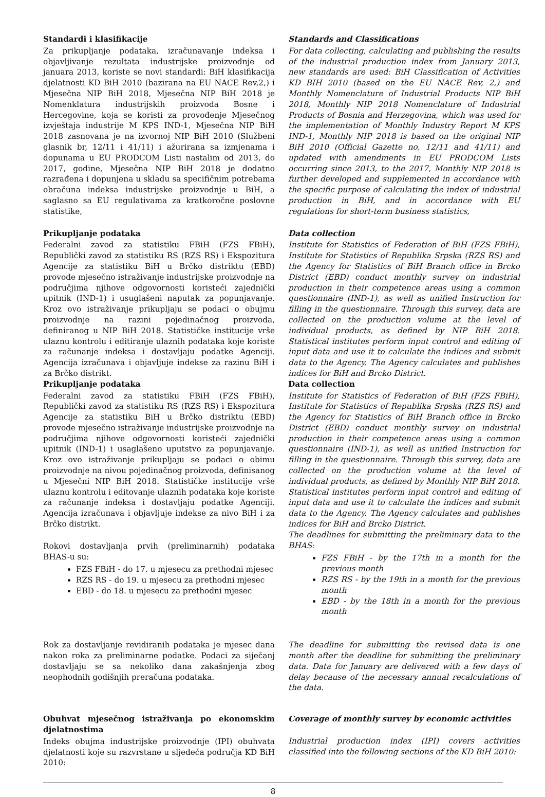Standardi i klasifikacije
Za prikupljanje podataka, izračunavanje indeksa i objavljivanje rezultata industrijske proizvodnje od januara 2013, koriste se novi standardi: BiH klasifikacija djelatnosti KD BiH 2010 (bazirana na EU NACE Rev,2,) i Mjesečna NIP BiH 2018, Mjesečna NIP BiH 2018 je Nomenklatura industrijskih proizvoda Bosne i Hercegovine, koja se koristi za provođenje Mjesečnog izvještaja industrije M KPS IND-1, Mjesečna NIP BiH 2018 zasnovana je na izvornoj NIP BiH 2010 (Službeni glasnik br, 12/11 i 41/11) i ažurirana sa izmjenama i dopunama u EU PRODCOM Listi nastalim od 2013, do 2017, godine, Mjesečna NIP BiH 2018 je dodatno razrađena i dopunjena u skladu sa specifičnim potrebama obračuna indeksa industrijske proizvodnje u BiH, a saglasno sa EU regulativama za kratkoročne poslovne statistike,
Standards and Classifications
For data collecting, calculating and publishing the results of the industrial production index from January 2013, new standards are used: BiH Classification of Activities KD BIH 2010 (based on the EU NACE Rev, 2,) and Monthly Nomenclature of Industrial Products NIP BiH 2018, Monthly NIP 2018 Nomenclature of Industrial Products of Bosnia and Herzegovina, which was used for the implementation of Monthly Industry Report M KPS IND-1, Monthly NIP 2018 is based on the original NIP BiH 2010 (Official Gazette no, 12/11 and 41/11) and updated with amendments in EU PRODCOM Lists occurring since 2013, to the 2017, Monthly NIP 2018 is further developed and supplemented in accordance with the specific purpose of calculating the index of industrial production in BiH, and in accordance with EU regulations for short-term business statistics,
Prikupljanje podataka
Federalni zavod za statistiku FBiH (FZS FBiH), Republički zavod za statistiku RS (RZS RS) i Ekspozitura Agencije za statistiku BiH u Brčko distriktu (EBD) provode mjesečno istraživanje industrijske proizvodnje na područjima njihove odgovornosti koristeći zajednički upitnik (IND-1) i usuglašeni naputak za popunjavanje. Kroz ovo istraživanje prikupljaju se podaci o obujmu proizvodnje na razini pojedinačnog proizvoda, definiranog u NIP BiH 2018. Statističke institucije vrše ulaznu kontrolu i editiranje ulaznih podataka koje koriste za računanje indeksa i dostavljaju podatke Agenciji. Agencija izračunava i objavljuje indekse za razinu BiH i za Brčko distrikt.
Prikupljanje podataka
Federalni zavod za statistiku FBiH (FZS FBiH), Republički zavod za statistiku RS (RZS RS) i Ekspozitura Agencije za statistiku BiH u Brčko distriktu (EBD) provode mjesečno istraživanje industrijske proizvodnje na područjima njihove odgovornosti koristeći zajednički upitnik (IND-1) i usaglašeno uputstvo za popunjavanje. Kroz ovo istraživanje prikupljaju se podaci o obimu proizvodnje na nivou pojedinačnog proizvoda, definisanog u Mjesečni NIP BiH 2018. Statističke institucije vrše ulaznu kontrolu i editovanje ulaznih podataka koje koriste za računanje indeksa i dostavljaju podatke Agenciji. Agencija izračunava i objavljuje indekse za nivo BiH i za Brčko distrikt.
Rokovi dostavljanja prvih (preliminarnih) podataka BHAS-u su:
FZS FBiH - do 17. u mjesecu za prethodni mjesec
RZS RS - do 19. u mjesecu za prethodni mjesec
EBD - do 18. u mjesecu za prethodni mjesec
Data collection
Institute for Statistics of Federation of BiH (FZS FBiH), Institute for Statistics of Republika Srpska (RZS RS) and the Agency for Statistics of BiH Branch office in Brcko District (EBD) conduct monthly survey on industrial production in their competence areas using a common questionnaire (IND-1), as well as unified Instruction for filling in the questionnaire. Through this survey, data are collected on the production volume at the level of individual products, as defined by NIP BiH 2018. Statistical institutes perform input control and editing of input data and use it to calculate the indices and submit data to the Agency. The Agency calculates and publishes indices for BiH and Brcko District.
Data collection
Institute for Statistics of Federation of BiH (FZS FBiH), Institute for Statistics of Republika Srpska (RZS RS) and the Agency for Statistics of BiH Branch office in Brcko District (EBD) conduct monthly survey on industrial production in their competence areas using a common questionnaire (IND-1), as well as unified Instruction for filling in the questionnaire. Through this survey, data are collected on the production volume at the level of individual products, as defined by Monthly NIP BiH 2018. Statistical institutes perform input control and editing of input data and use it to calculate the indices and submit data to the Agency. The Agency calculates and publishes indices for BiH and Brcko District.
The deadlines for submitting the preliminary data to the BHAS:
FZS FBiH - by the 17th in a month for the previous month
RZS RS - by the 19th in a month for the previous month
EBD - by the 18th in a month for the previous month
Rok za dostavljanje revidiranih podataka je mjesec dana nakon roka za preliminarne podatke. Podaci za siječanj dostavljaju se sa nekoliko dana zakašnjenja zbog neophodnih godišnjih preračuna podataka.
The deadline for submitting the revised data is one month after the deadline for submitting the preliminary data. Data for January are delivered with a few days of delay because of the necessary annual recalculations of the data.
Obuhvat mjesečnog istraživanja po ekonomskim djelatnostima
Indeks obujma industrijske proizvodnje (IPI) obuhvata djelatnosti koje su razvrstane u sljedeća područja KD BiH 2010:
Coverage of monthly survey by economic activities
Industrial production index (IPI) covers activities classified into the following sections of the KD BiH 2010:
8